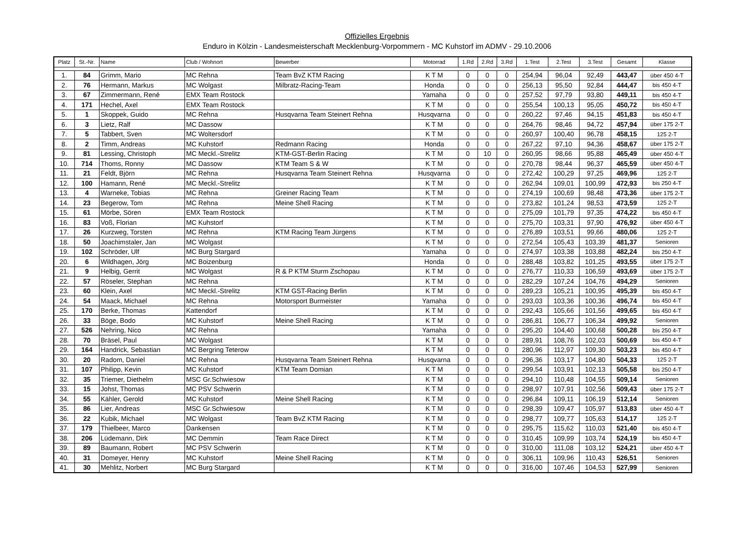Offizielles Ergebnis
Enduro in Kölzin - Landesmeisterschaft Mecklenburg-Vorpommern - MC Kuhstorf im ADMV - 29.10.2006
| Platz | St.-Nr. | Name | Club / Wohnort | Bewerber | Motorrad | 1.Rd | 2.Rd | 3.Rd | 1.Test | 2.Test | 3.Test | Gesamt | Klasse |
| --- | --- | --- | --- | --- | --- | --- | --- | --- | --- | --- | --- | --- | --- |
| 1. | 84 | Grimm, Mario | MC Rehna | Team BvZ KTM Racing | K T M | 0 | 0 | 0 | 254,94 | 96,04 | 92,49 | 443,47 | über 450 4-T |
| 2. | 76 | Hermann, Markus | MC Wolgast | Milbratz-Racing-Team | Honda | 0 | 0 | 0 | 256,13 | 95,50 | 92,84 | 444,47 | bis 450 4-T |
| 3. | 67 | Zimmermann, René | EMX Team Rostock | | Yamaha | 0 | 0 | 0 | 257,52 | 97,79 | 93,80 | 449,11 | bis 450 4-T |
| 4. | 171 | Hechel, Axel | EMX Team Rostock | | K T M | 0 | 0 | 0 | 255,54 | 100,13 | 95,05 | 450,72 | bis 450 4-T |
| 5. | 1 | Skoppek, Guido | MC Rehna | Husqvarna Team Steinert Rehna | Husqvarna | 0 | 0 | 0 | 260,22 | 97,46 | 94,15 | 451,83 | bis 450 4-T |
| 6. | 3 | Lietz, Ralf | MC Dassow | | K T M | 0 | 0 | 0 | 264,76 | 98,46 | 94,72 | 457,94 | über 175 2-T |
| 7. | 5 | Tabbert, Sven | MC Woltersdorf | | K T M | 0 | 0 | 0 | 260,97 | 100,40 | 96,78 | 458,15 | 125 2-T |
| 8. | 2 | Timm, Andreas | MC Kuhstorf | Redmann Racing | Honda | 0 | 0 | 0 | 267,22 | 97,10 | 94,36 | 458,67 | über 175 2-T |
| 9. | 81 | Lessing, Christoph | MC Meckl.-Strelitz | KTM-GST-Berlin Racing | K T M | 0 | 10 | 0 | 260,95 | 98,66 | 95,88 | 465,49 | über 450 4-T |
| 10. | 714 | Thoms, Ronny | MC Dassow | KTM Team S & W | K T M | 0 | 0 | 0 | 270,78 | 98,44 | 96,37 | 465,59 | über 450 4-T |
| 11. | 21 | Feldt, Björn | MC Rehna | Husqvarna Team Steinert Rehna | Husqvarna | 0 | 0 | 0 | 272,42 | 100,29 | 97,25 | 469,96 | 125 2-T |
| 12. | 100 | Hamann, René | MC Meckl.-Strelitz | | K T M | 0 | 0 | 0 | 262,94 | 109,01 | 100,99 | 472,93 | bis 250 4-T |
| 13. | 4 | Warneke, Tobias | MC Rehna | Greiner Racing Team | K T M | 0 | 0 | 0 | 274,19 | 100,69 | 98,48 | 473,36 | über 175 2-T |
| 14. | 23 | Begerow, Tom | MC Rehna | Meine Shell Racing | K T M | 0 | 0 | 0 | 273,82 | 101,24 | 98,53 | 473,59 | 125 2-T |
| 15. | 61 | Mörbe, Sören | EMX Team Rostock | | K T M | 0 | 0 | 0 | 275,09 | 101,79 | 97,35 | 474,22 | bis 450 4-T |
| 16. | 83 | Voß, Florian | MC Kuhstorf | | K T M | 0 | 0 | 0 | 275,70 | 103,31 | 97,90 | 476,92 | über 450 4-T |
| 17. | 26 | Kurzweg, Torsten | MC Rehna | KTM Racing Team Jürgens | K T M | 0 | 0 | 0 | 276,89 | 103,51 | 99,66 | 480,06 | 125 2-T |
| 18. | 50 | Joachimstaler, Jan | MC Wolgast | | K T M | 0 | 0 | 0 | 272,54 | 105,43 | 103,39 | 481,37 | Senioren |
| 19. | 102 | Schröder, Ulf | MC Burg Stargard | | Yamaha | 0 | 0 | 0 | 274,97 | 103,38 | 103,88 | 482,24 | bis 250 4-T |
| 20. | 6 | Wildhagen, Jörg | MC Boizenburg | | Honda | 0 | 0 | 0 | 288,48 | 103,82 | 101,25 | 493,55 | über 175 2-T |
| 21. | 9 | Helbig, Gerrit | MC Wolgast | R & P KTM Sturm Zschopau | K T M | 0 | 0 | 0 | 276,77 | 110,33 | 106,59 | 493,69 | über 175 2-T |
| 22. | 57 | Röseler, Stephan | MC Rehna | | K T M | 0 | 0 | 0 | 282,29 | 107,24 | 104,76 | 494,29 | Senioren |
| 23. | 60 | Klein, Axel | MC Meckl.-Strelitz | KTM GST-Racing Berlin | K T M | 0 | 0 | 0 | 289,23 | 105,21 | 100,95 | 495,39 | bis 450 4-T |
| 24. | 54 | Maack, Michael | MC Rehna | Motorsport Burmeister | Yamaha | 0 | 0 | 0 | 293,03 | 103,36 | 100,36 | 496,74 | bis 450 4-T |
| 25. | 170 | Berke, Thomas | Kattendorf | | K T M | 0 | 0 | 0 | 292,43 | 105,66 | 101,56 | 499,65 | bis 450 4-T |
| 26. | 33 | Böge, Bodo | MC Kuhstorf | Meine Shell Racing | K T M | 0 | 0 | 0 | 286,81 | 106,77 | 106,34 | 499,92 | Senioren |
| 27. | 526 | Nehring, Nico | MC Rehna | | Yamaha | 0 | 0 | 0 | 295,20 | 104,40 | 100,68 | 500,28 | bis 250 4-T |
| 28. | 70 | Bräsel, Paul | MC Wolgast | | K T M | 0 | 0 | 0 | 289,91 | 108,76 | 102,03 | 500,69 | bis 450 4-T |
| 29. | 164 | Handrick, Sebastian | MC Bergring Teterow | | K T M | 0 | 0 | 0 | 280,96 | 112,97 | 109,30 | 503,23 | bis 450 4-T |
| 30. | 20 | Radom, Daniel | MC Rehna | Husqvarna Team Steinert Rehna | Husqvarna | 0 | 0 | 0 | 296,36 | 103,17 | 104,80 | 504,33 | 125 2-T |
| 31. | 107 | Philipp, Kevin | MC Kuhstorf | KTM Team Domian | K T M | 0 | 0 | 0 | 299,54 | 103,91 | 102,13 | 505,58 | bis 250 4-T |
| 32. | 35 | Triemer, Diethelm | MSC Gr.Schwiesow | | K T M | 0 | 0 | 0 | 294,10 | 110,48 | 104,55 | 509,14 | Senioren |
| 33. | 15 | Johst, Thomas | MC PSV Schwerin | | K T M | 0 | 0 | 0 | 298,97 | 107,91 | 102,56 | 509,43 | über 175 2-T |
| 34. | 55 | Kähler, Gerold | MC Kuhstorf | Meine Shell Racing | K T M | 0 | 0 | 0 | 296,84 | 109,11 | 106,19 | 512,14 | Senioren |
| 35. | 86 | Lier, Andreas | MSC Gr.Schwiesow | | K T M | 0 | 0 | 0 | 298,39 | 109,47 | 105,97 | 513,83 | über 450 4-T |
| 36. | 22 | Kubik, Michael | MC Wolgast | Team BvZ KTM Racing | K T M | 0 | 0 | 0 | 298,77 | 109,77 | 105,63 | 514,17 | 125 2-T |
| 37. | 179 | Thielbeer, Marco | Dankensen | | K T M | 0 | 0 | 0 | 295,75 | 115,62 | 110,03 | 521,40 | bis 450 4-T |
| 38. | 206 | Lüdemann, Dirk | MC Demmin | Team Race Direct | K T M | 0 | 0 | 0 | 310,45 | 109,99 | 103,74 | 524,19 | bis 450 4-T |
| 39. | 89 | Baumann, Robert | MC PSV Schwerin | | K T M | 0 | 0 | 0 | 310,00 | 111,08 | 103,12 | 524,21 | über 450 4-T |
| 40. | 31 | Domeyer, Henry | MC Kuhstorf | Meine Shell Racing | K T M | 0 | 0 | 0 | 306,11 | 109,96 | 110,43 | 526,51 | Senioren |
| 41. | 30 | Mehlitz, Norbert | MC Burg Stargard | | K T M | 0 | 0 | 0 | 316,00 | 107,46 | 104,53 | 527,99 | Senioren |